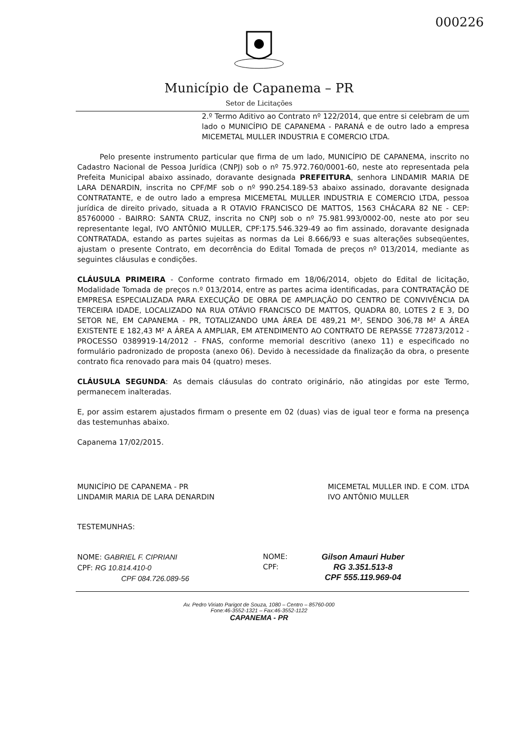000226
Município de Capanema – PR
Setor de Licitações
2.º Termo Aditivo ao Contrato nº 122/2014, que entre si celebram de um lado o MUNICÍPIO DE CAPANEMA - PARANÁ e de outro lado a empresa MICEMETAL MULLER INDUSTRIA E COMERCIO LTDA.
Pelo presente instrumento particular que firma de um lado, MUNICÍPIO DE CAPANEMA, inscrito no Cadastro Nacional de Pessoa Jurídica (CNPJ) sob o nº 75.972.760/0001-60, neste ato representada pela Prefeita Municipal abaixo assinado, doravante designada PREFEITURA, senhora LINDAMIR MARIA DE LARA DENARDIN, inscrita no CPF/MF sob o nº 990.254.189-53 abaixo assinado, doravante designada CONTRATANTE, e de outro lado a empresa MICEMETAL MULLER INDUSTRIA E COMERCIO LTDA, pessoa jurídica de direito privado, situada a R OTAVIO FRANCISCO DE MATTOS, 1563 CHÁCARA 82 NE - CEP: 85760000 - BAIRRO: SANTA CRUZ, inscrita no CNPJ sob o nº 75.981.993/0002-00, neste ato por seu representante legal, IVO ANTÔNIO MULLER, CPF:175.546.329-49 ao fim assinado, doravante designada CONTRATADA, estando as partes sujeitas as normas da Lei 8.666/93 e suas alterações subseqüentes, ajustam o presente Contrato, em decorrência do Edital Tomada de preços nº 013/2014, mediante as seguintes cláusulas e condições.
CLÁUSULA PRIMEIRA - Conforme contrato firmado em 18/06/2014, objeto do Edital de licitação, Modalidade Tomada de preços n.º 013/2014, entre as partes acima identificadas, para CONTRATAÇÃO DE EMPRESA ESPECIALIZADA PARA EXECUÇÃO DE OBRA DE AMPLIAÇÃO DO CENTRO DE CONVIVÊNCIA DA TERCEIRA IDADE, LOCALIZADO NA RUA OTÁVIO FRANCISCO DE MATTOS, QUADRA 80, LOTES 2 E 3, DO SETOR NE, EM CAPANEMA - PR, TOTALIZANDO UMA ÁREA DE 489,21 M², SENDO 306,78 M² A ÁREA EXISTENTE E 182,43 M² A ÁREA A AMPLIAR, EM ATENDIMENTO AO CONTRATO DE REPASSE 772873/2012 - PROCESSO 0389919-14/2012 - FNAS, conforme memorial descritivo (anexo 11) e especificado no formulário padronizado de proposta (anexo 06). Devido à necessidade da finalização da obra, o presente contrato fica renovado para mais 04 (quatro) meses.
CLÁUSULA SEGUNDA: As demais cláusulas do contrato originário, não atingidas por este Termo, permanecem inalteradas.
E, por assim estarem ajustados firmam o presente em 02 (duas) vias de igual teor e forma na presença das testemunhas abaixo.
Capanema 17/02/2015.
MUNICÍPIO DE CAPANEMA - PR
LINDAMIR MARIA DE LARA DENARDIN
MICEMETAL MULLER IND. E COM. LTDA
IVO ANTÔNIO MULLER
TESTEMUNHAS:
NOME: GABRIEL F. CIPRIANI
CPF: RG 10.814.410-0
CPF 084.726.089-56
NOME:
CPF:
Gilson Amauri Huber
RG 3.351.513-8
CPF 555.119.969-04
Av. Pedro Viriato Parigot de Souza, 1080 – Centro – 85760-000
Fone:46-3552-1321 – Fax:46-3552-1122
CAPANEMA - PR